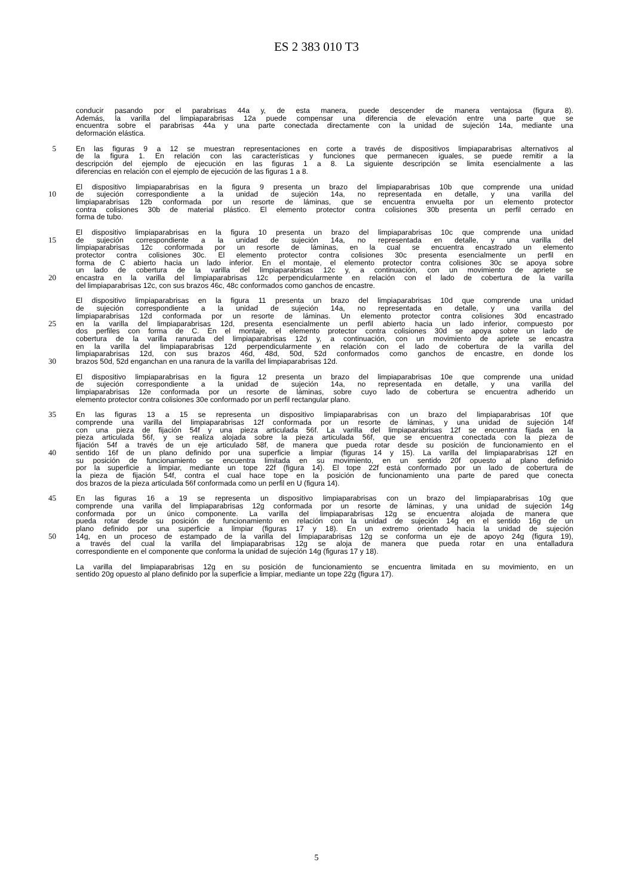ES 2 383 010 T3
conducir pasando por el parabrisas 44a y, de esta manera, puede descender de manera ventajosa (figura 8).
Además, la varilla del limpiaparabrisas 12a puede compensar una diferencia de elevación entre una parte que se
encuentra sobre el parabrisas 44a y una parte conectada directamente con la unidad de sujeción 14a, mediante una
deformación elástica.
5 En las figuras 9 a 12 se muestran representaciones en corte a través de dispositivos limpiaparabrisas alternativos al
de la figura 1. En relación con las características y funciones que permanecen iguales, se puede remitir a la
descripción del ejemplo de ejecución en las figuras 1 a 8. La siguiente descripción se limita esencialmente a las
diferencias en relación con el ejemplo de ejecución de las figuras 1 a 8.
El dispositivo limpiaparabrisas en la figura 9 presenta un brazo del limpiaparabrisas 10b que comprende una unidad
10 de sujeción correspondiente a la unidad de sujeción 14a, no representada en detalle, y una varilla del
limpiaparabrisas 12b conformada por un resorte de láminas, que se encuentra envuelta por un elemento protector
contra colisiones 30b de material plástico. El elemento protector contra colisiones 30b presenta un perfil cerrado en
forma de tubo.
El dispositivo limpiaparabrisas en la figura 10 presenta un brazo del limpiaparabrisas 10c que comprende una unidad
15 de sujeción correspondiente a la unidad de sujeción 14a, no representada en detalle, y una varilla del
limpiaparabrisas 12c conformada por un resorte de láminas, en la cual se encuentra encastrado un elemento
protector contra colisiones 30c. El elemento protector contra colisiones 30c presenta esencialmente un perfil en
forma de C abierto hacia un lado inferior. En el montaje, el elemento protector contra colisiones 30c se apoya sobre
un lado de cobertura de la varilla del limpiaparabrisas 12c y, a continuación, con un movimiento de apriete se
20 encastra en la varilla del limpiaparabrisas 12c perpendicularmente en relación con el lado de cobertura de la varilla
del limpiaparabrisas 12c, con sus brazos 46c, 48c conformados como ganchos de encastre.
El dispositivo limpiaparabrisas en la figura 11 presenta un brazo del limpiaparabrisas 10d que comprende una unidad
de sujeción correspondiente a la unidad de sujeción 14a, no representada en detalle, y una varilla del
limpiaparabrisas 12d conformada por un resorte de láminas. Un elemento protector contra colisiones 30d encastrado
25 en la varilla del limpiaparabrisas 12d, presenta esencialmente un perfil abierto hacia un lado inferior, compuesto por
dos perfiles con forma de C. En el montaje, el elemento protector contra colisiones 30d se apoya sobre un lado de
cobertura de la varilla ranurada del limpiaparabrisas 12d y, a continuación, con un movimiento de apriete se encastra
en la varilla del limpiaparabrisas 12d perpendicularmente en relación con el lado de cobertura de la varilla del
limpiaparabrisas 12d, con sus brazos 46d, 48d, 50d, 52d conformados como ganchos de encastre, en donde los
30 brazos 50d, 52d enganchan en una ranura de la varilla del limpiaparabrisas 12d.
El dispositivo limpiaparabrisas en la figura 12 presenta un brazo del limpiaparabrisas 10e que comprende una unidad
de sujeción correspondiente a la unidad de sujeción 14a, no representada en detalle, y una varilla del
limpiaparabrisas 12e conformada por un resorte de láminas, sobre cuyo lado de cobertura se encuentra adherido un
elemento protector contra colisiones 30e conformado por un perfil rectangular plano.
35 En las figuras 13 a 15 se representa un dispositivo limpiaparabrisas con un brazo del limpiaparabrisas 10f que
comprende una varilla del limpiaparabrisas 12f conformada por un resorte de láminas, y una unidad de sujeción 14f
con una pieza de fijación 54f y una pieza articulada 56f. La varilla del limpiaparabrisas 12f se encuentra fijada en la
pieza articulada 56f, y se realiza alojada sobre la pieza articulada 56f, que se encuentra conectada con la pieza de
fijación 54f a través de un eje articulado 58f, de manera que pueda rotar desde su posición de funcionamiento en el
40 sentido 16f de un plano definido por una superficie a limpiar (figuras 14 y 15). La varilla del limpiaparabrisas 12f en
su posición de funcionamiento se encuentra limitada en su movimiento, en un sentido 20f opuesto al plano definido
por la superficie a limpiar, mediante un tope 22f (figura 14). El tope 22f está conformado por un lado de cobertura de
la pieza de fijación 54f, contra el cual hace tope en la posición de funcionamiento una parte de pared que conecta
dos brazos de la pieza articulada 56f conformada como un perfil en U (figura 14).
45 En las figuras 16 a 19 se representa un dispositivo limpiaparabrisas con un brazo del limpiaparabrisas 10g que
comprende una varilla del limpiaparabrisas 12g conformada por un resorte de láminas, y una unidad de sujeción 14g
conformada por un único componente. La varilla del limpiaparabrisas 12g se encuentra alojada de manera que
pueda rotar desde su posición de funcionamiento en relación con la unidad de sujeción 14g en el sentido 16g de un
plano definido por una superficie a limpiar (figuras 17 y 18). En un extremo orientado hacia la unidad de sujeción
50 14g, en un proceso de estampado de la varilla del limpiaparabrisas 12g se conforma un eje de apoyo 24g (figura 19),
a través del cual la varilla del limpiaparabrisas 12g se aloja de manera que pueda rotar en una entalladura
correspondiente en el componente que conforma la unidad de sujeción 14g (figuras 17 y 18).
La varilla del limpiaparabrisas 12g en su posición de funcionamiento se encuentra limitada en su movimiento, en un
sentido 20g opuesto al plano definido por la superficie a limpiar, mediante un tope 22g (figura 17).
5